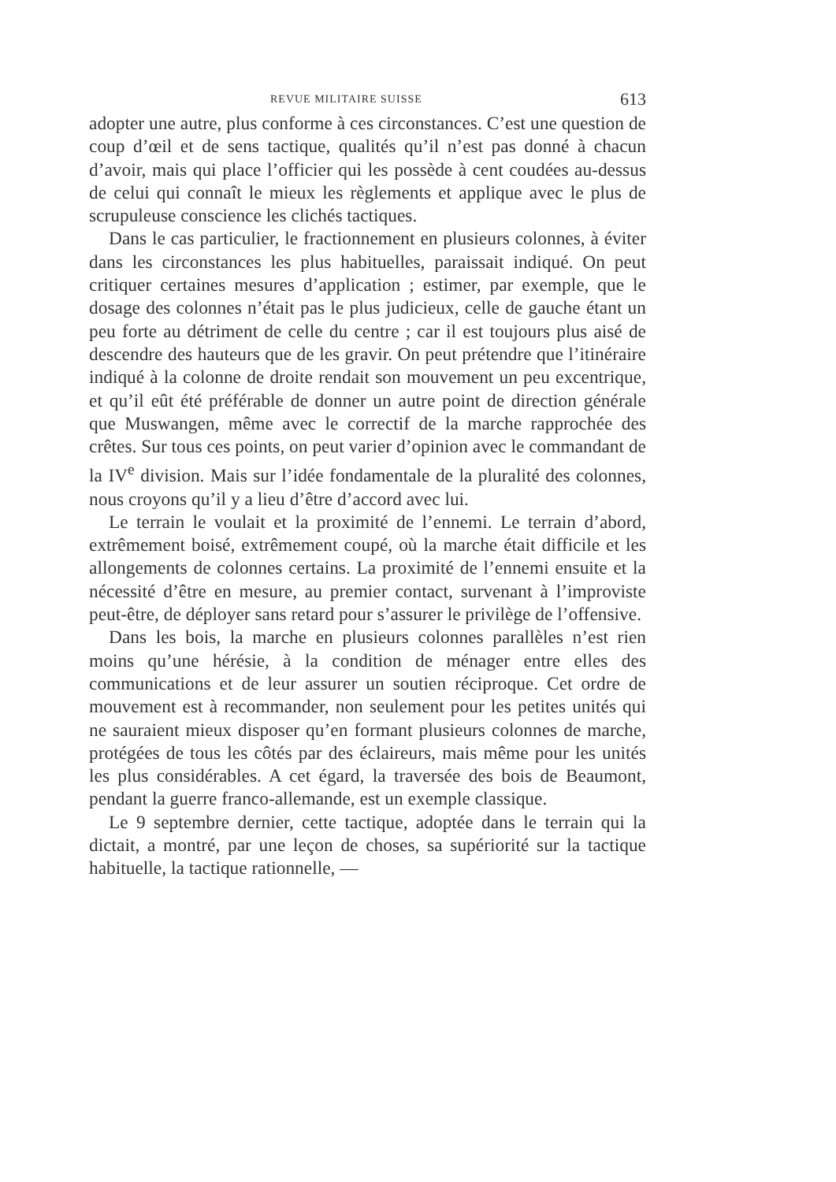REVUE MILITAIRE SUISSE 613
adopter une autre, plus conforme à ces circonstances. C’est une question de coup d’œil et de sens tactique, qualités qu’il n’est pas donné à chacun d’avoir, mais qui place l’officier qui les possède à cent coudées au-dessus de celui qui connaît le mieux les règlements et applique avec le plus de scrupuleuse conscience les clichés tactiques.
Dans le cas particulier, le fractionnement en plusieurs colonnes, à éviter dans les circonstances les plus habituelles, paraissait indiqué. On peut critiquer certaines mesures d’application ; estimer, par exemple, que le dosage des colonnes n’était pas le plus judicieux, celle de gauche étant un peu forte au détriment de celle du centre ; car il est toujours plus aisé de descendre des hauteurs que de les gravir. On peut prétendre que l’itinéraire indiqué à la colonne de droite rendait son mouvement un peu excentrique, et qu’il eût été préférable de donner un autre point de direction générale que Muswangen, même avec le correctif de la marche rapprochée des crêtes. Sur tous ces points, on peut varier d’opinion avec le commandant de la IV<sup>e</sup> division. Mais sur l’idée fondamentale de la pluralité des colonnes, nous croyons qu’il y a lieu d’être d’accord avec lui.
Le terrain le voulait et la proximité de l’ennemi. Le terrain d’abord, extrêmement boisé, extrêmement coupé, où la marche était difficile et les allongements de colonnes certains. La proximité de l’ennemi ensuite et la nécessité d’être en mesure, au premier contact, survenant à l’improviste peut-être, de déployer sans retard pour s’assurer le privilège de l’offensive.
Dans les bois, la marche en plusieurs colonnes parallèles n’est rien moins qu’une hérésie, à la condition de ménager entre elles des communications et de leur assurer un soutien réciproque. Cet ordre de mouvement est à recommander, non seulement pour les petites unités qui ne sauraient mieux disposer qu’en formant plusieurs colonnes de marche, protégées de tous les côtés par des éclaireurs, mais même pour les unités les plus considérables. A cet égard, la traversée des bois de Beaumont, pendant la guerre franco-allemande, est un exemple classique.
Le 9 septembre dernier, cette tactique, adoptée dans le terrain qui la dictait, a montré, par une leçon de choses, sa supériorité sur la tactique habituelle, la tactique rationnelle, —